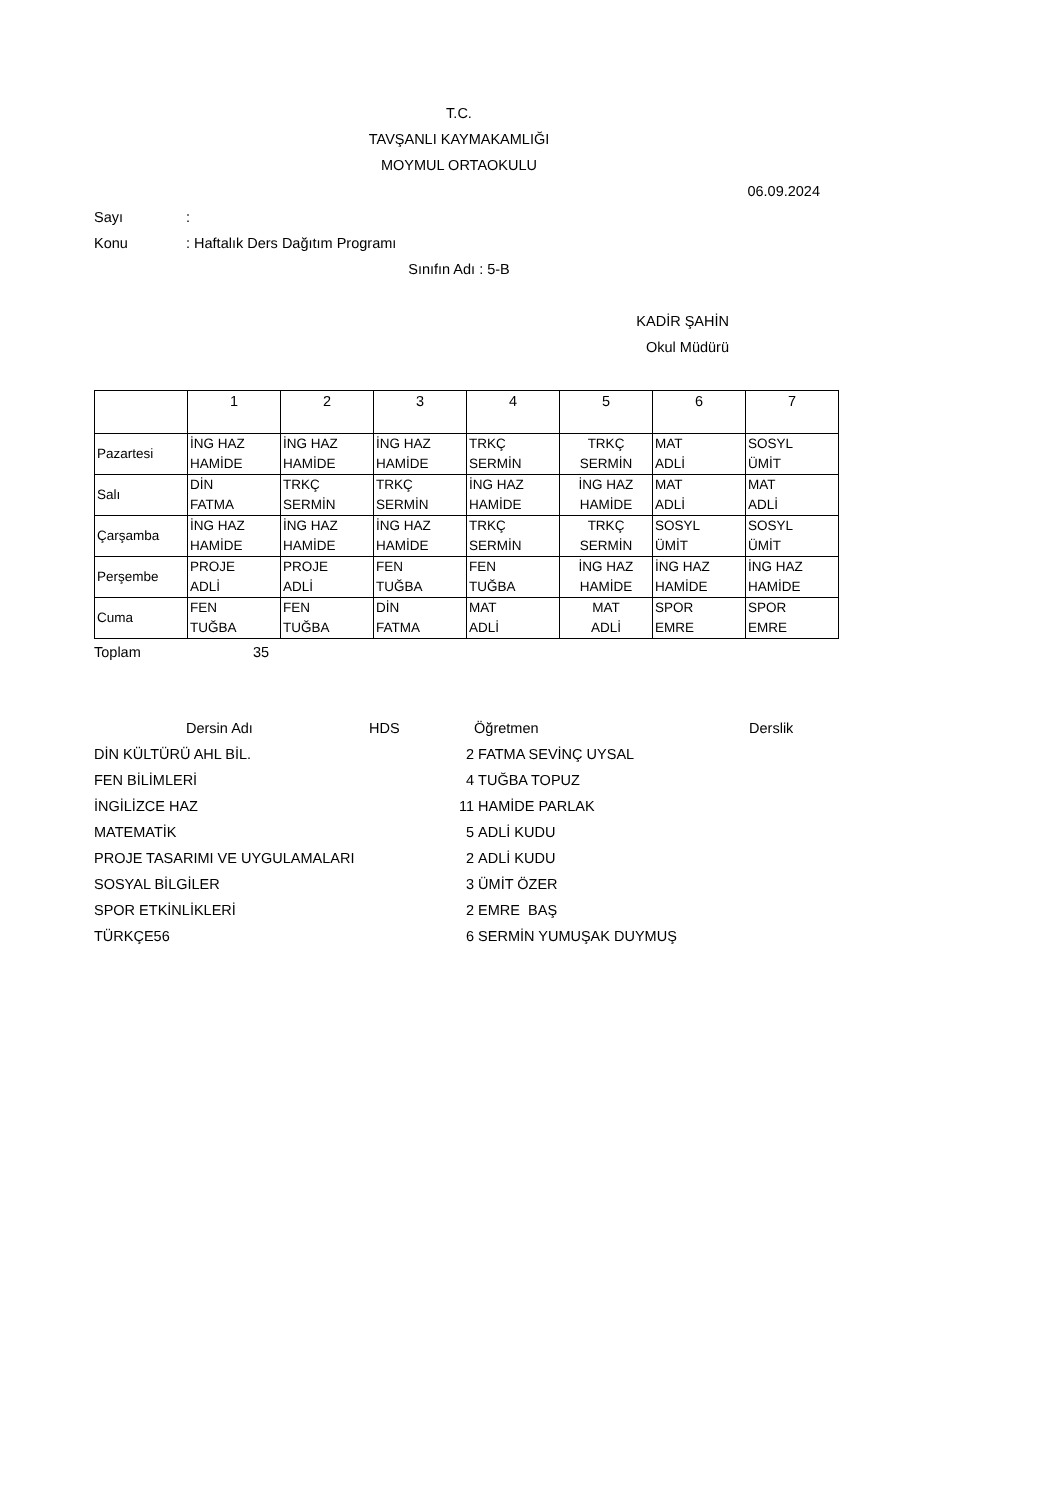T.C.
TAVŞANLI KAYMAKAMLIĞI
MOYMUL ORTAOKULU
06.09.2024
Sayı:
Konu: Haftalık Ders Dağıtım Programı
Sınıfın Adı : 5-B
KADİR ŞAHİN
Okul Müdürü
| | 1 | 2 | 3 | 4 | 5 | 6 | 7 |
| Pazartesi | İNG HAZ HAMİDE | İNG HAZ HAMİDE | İNG HAZ HAMİDE | TRKÇ SERMİN | TRKÇ SERMİN | MAT ADLİ | SOSYL ÜMİT |
| Salı | DİN FATMA | TRKÇ SERMİN | TRKÇ SERMİN | İNG HAZ HAMİDE | İNG HAZ HAMİDE | MAT ADLİ | MAT ADLİ |
| Çarşamba | İNG HAZ HAMİDE | İNG HAZ HAMİDE | İNG HAZ HAMİDE | TRKÇ SERMİN | TRKÇ SERMİN | SOSYL ÜMİT | SOSYL ÜMİT |
| Perşembe | PROJE ADLİ | PROJE ADLİ | FEN TUĞBA | FEN TUĞBA | İNG HAZ HAMİDE | İNG HAZ HAMİDE | İNG HAZ HAMİDE |
| Cuma | FEN TUĞBA | FEN TUĞBA | DİN FATMA | MAT ADLİ | MAT ADLİ | SPOR EMRE | SPOR EMRE |
Toplam 35
| Dersin Adı | HDS | | Öğretmen | Derslik |
| DİN KÜLTÜRÜ AHL BİL. | | 2 | FATMA SEVİNÇ UYSAL | |
| FEN BİLİMLERİ | | 4 | TUĞBA TOPUZ | |
| İNGİLİZCE HAZ | | 11 | HAMİDE PARLAK | |
| MATEMATİK | | 5 | ADLİ KUDU | |
| PROJE TASARIMI VE UYGULAMALARI | | 2 | ADLİ KUDU | |
| SOSYAL BİLGİLER | | 3 | ÜMİT ÖZER | |
| SPOR ETKİNLİKLERİ | | 2 | EMRE BAŞ | |
| TÜRKÇE56 | | 6 | SERMİN YUMUŞAK DUYMUŞ | |